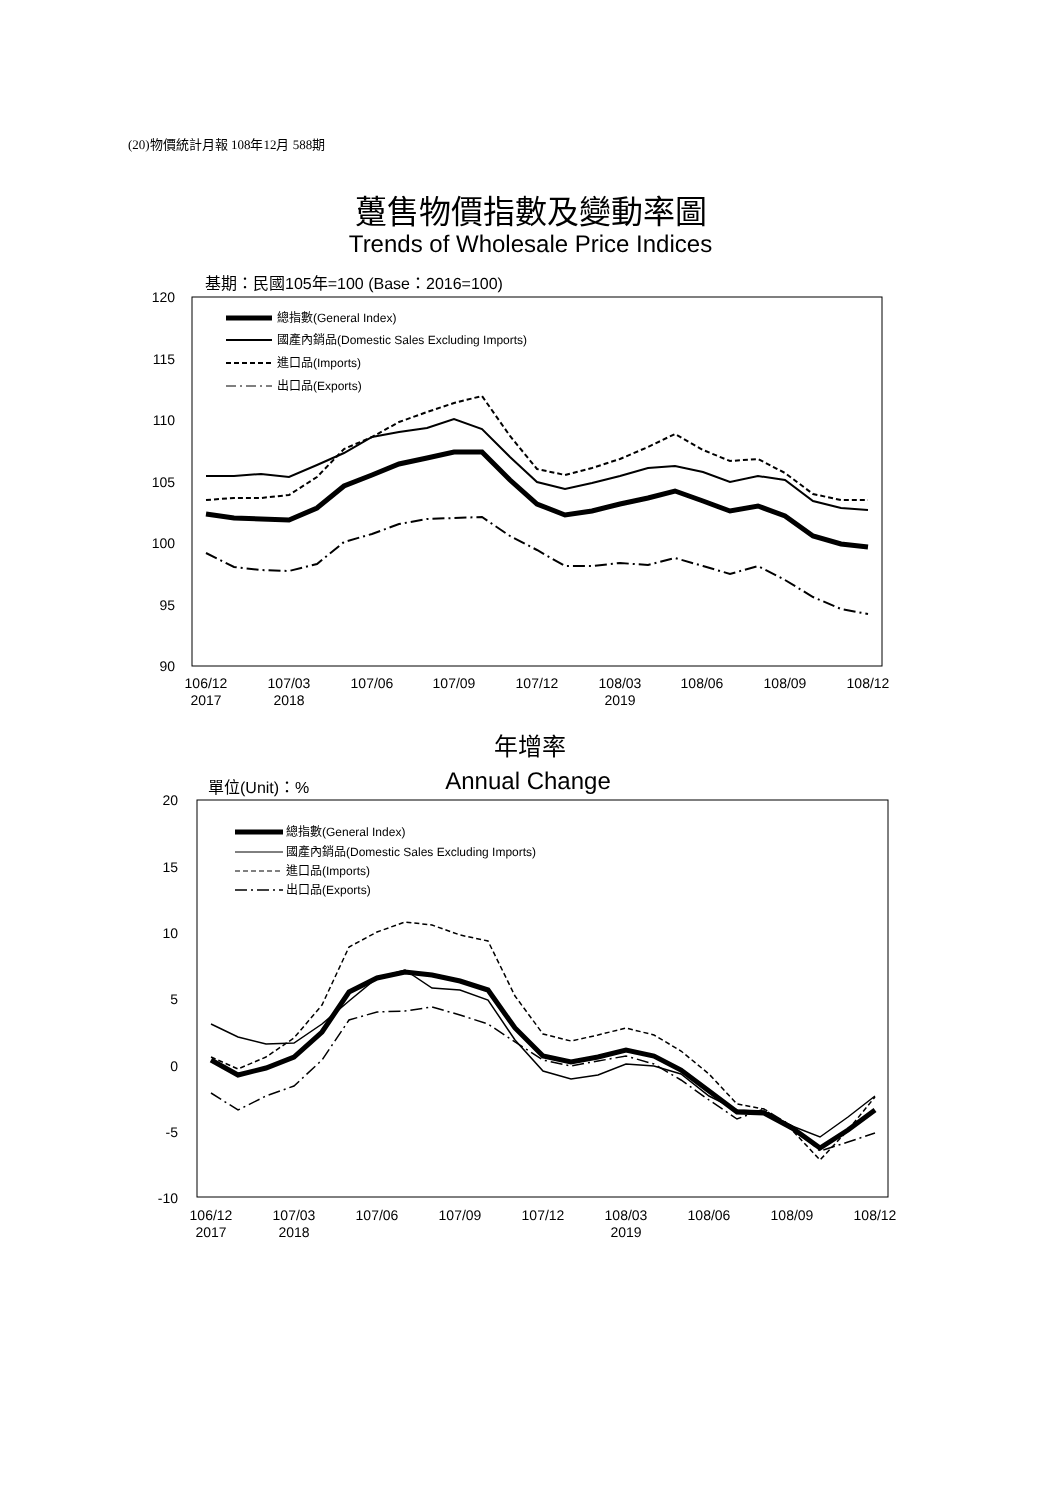(20)物價統計月報 108年12月 588期
躉售物價指數及變動率圖
Trends of Wholesale Price Indices
120
115
110
105
100
95
90
基期：民國105年=100 (Base：2016=100)
106/12
2017
107/03
2018
107/06
107/09
107/12
108/03
2019
108/06
108/09
108/12
總指數(General Index)
國產內銷品(Domestic Sales Excluding Imports)
進口品(Imports)
出口品(Exports)
年增率
Annual Change
單位(Unit)：%
20
15
10
5
0
-5
-10
106/12
2017
107/03
2018
107/06
107/09
107/12
108/03
2019
108/06
108/09
108/12
總指數(General Index)
國產內銷品(Domestic Sales Excluding Imports)
進口品(Imports)
出口品(Exports)